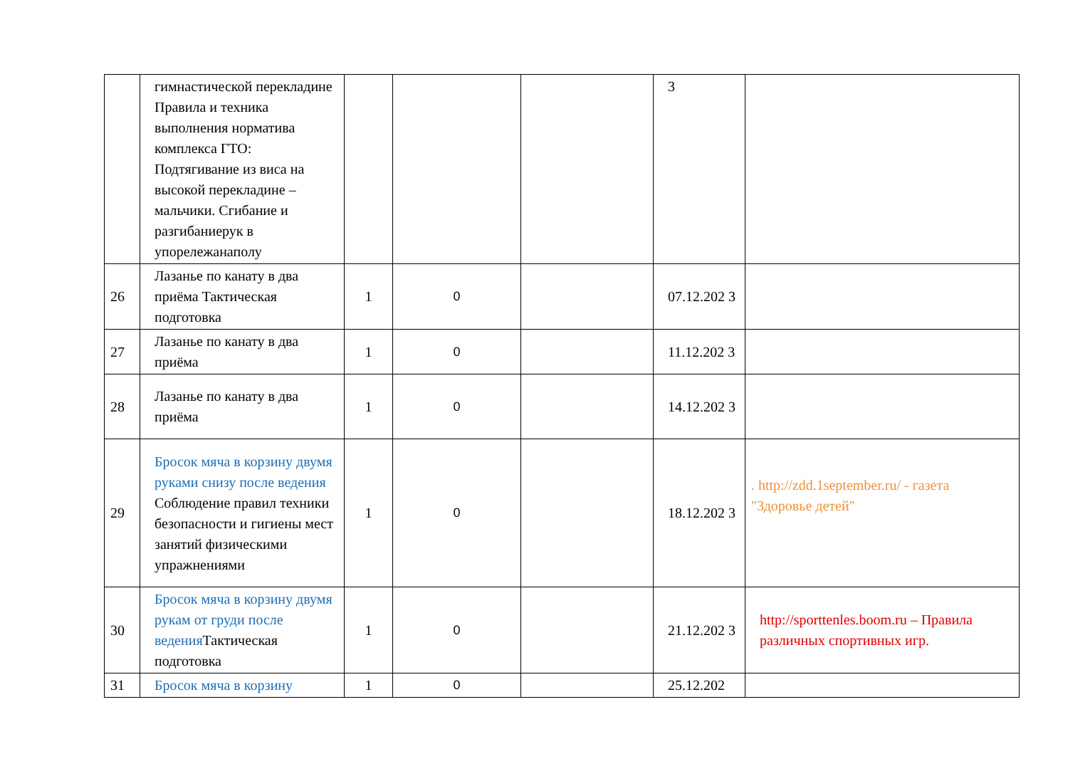| | гимнастической перекладине Правила и техника выполнения норматива комплекса ГТО: Подтягивание из виса на высокой перекладине – мальчики. Сгибание и разгибаниерук в упорележанаполу | | | | 3 | |
| 26 | Лазанье по канату в два приёма Тактическая подготовка | 1 | 0 | | 07.12.202 3 | |
| 27 | Лазанье по канату в два приёма | 1 | 0 | | 11.12.202 3 | |
| 28 | Лазанье по канату в два приёма | 1 | 0 | | 14.12.202 3 | |
| 29 | Бросок мяча в корзину двумя руками снизу после ведения Соблюдение правил техники безопасности и гигиены мест занятий физическими упражнениями | 1 | 0 | | 18.12.202 3 | . http://zdd.1september.ru/ - газета "Здоровье детей" |
| 30 | Бросок мяча в корзину двумя рукам от груди после ведения Тактическая подготовка | 1 | 0 | | 21.12.202 3 | http://sporttenles.boom.ru – Правила различных спортивных игр. |
| 31 | Бросок мяча в корзину | 1 | 0 | | 25.12.202 | |